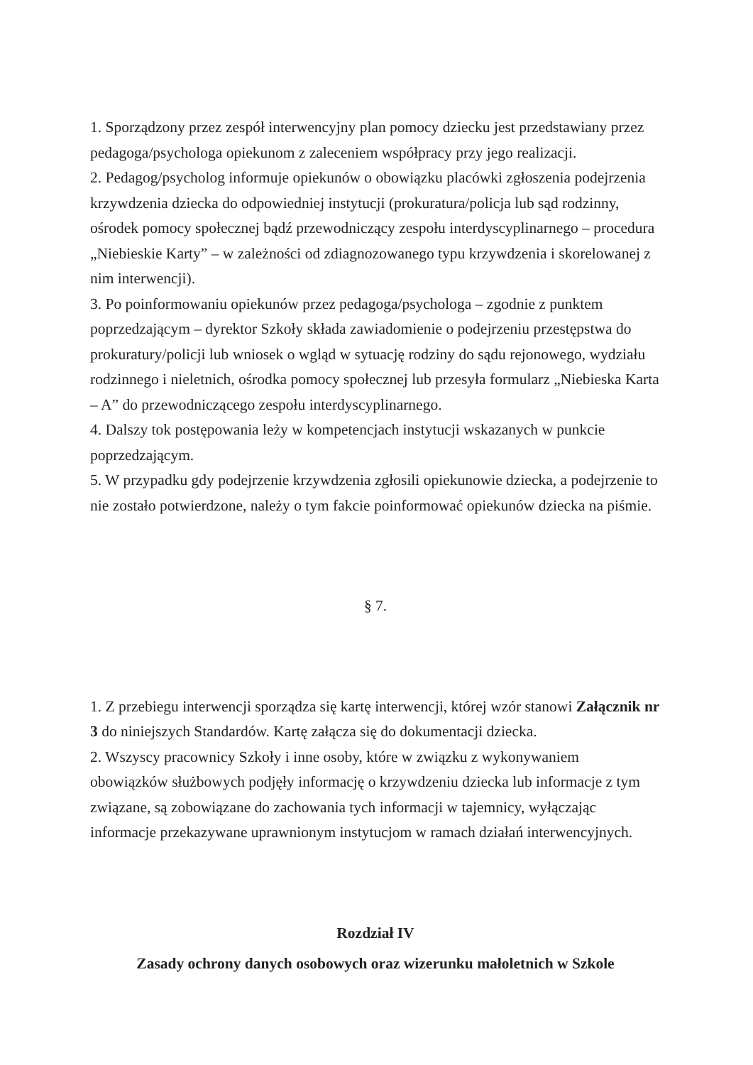1. Sporządzony przez zespół interwencyjny plan pomocy dziecku jest przedstawiany przez pedagoga/psychologa opiekunom z zaleceniem współpracy przy jego realizacji.
2. Pedagog/psycholog informuje opiekunów o obowiązku placówki zgłoszenia podejrzenia krzywdzenia dziecka do odpowiedniej instytucji (prokuratura/policja lub sąd rodzinny, ośrodek pomocy społecznej bądź przewodniczący zespołu interdyscyplinarnego – procedura „Niebieskie Karty” – w zależności od zdiagnozowanego typu krzywdzenia i skorelowanej z nim interwencji).
3. Po poinformowaniu opiekunów przez pedagoga/psychologa – zgodnie z punktem poprzedzającym – dyrektor Szkoły składa zawiadomienie o podejrzeniu przestępstwa do prokuratury/policji lub wniosek o wgląd w sytuację rodziny do sądu rejonowego, wydziału rodzinnego i nieletnich, ośrodka pomocy społecznej lub przesyła formularz „Niebieska Karta – A” do przewodniczącego zespołu interdyscyplinarnego.
4. Dalszy tok postępowania leży w kompetencjach instytucji wskazanych w punkcie poprzedzającym.
5. W przypadku gdy podejrzenie krzywdzenia zgłosili opiekunowie dziecka, a podejrzenie to nie zostało potwierdzone, należy o tym fakcie poinformować opiekunów dziecka na piśmie.
§ 7.
1. Z przebiegu interwencji sporządza się kartę interwencji, której wzór stanowi Załącznik nr 3 do niniejszych Standardów. Kartę załącza się do dokumentacji dziecka.
2. Wszyscy pracownicy Szkoły i inne osoby, które w związku z wykonywaniem obowiązków służbowych podjęły informację o krzywdzeniu dziecka lub informacje z tym związane, są zobowiązane do zachowania tych informacji w tajemnicy, wyłączając informacje przekazywane uprawnionym instytucjom w ramach działań interwencyjnych.
Rozdział IV
Zasady ochrony danych osobowych oraz wizerunku małoletnich w Szkole